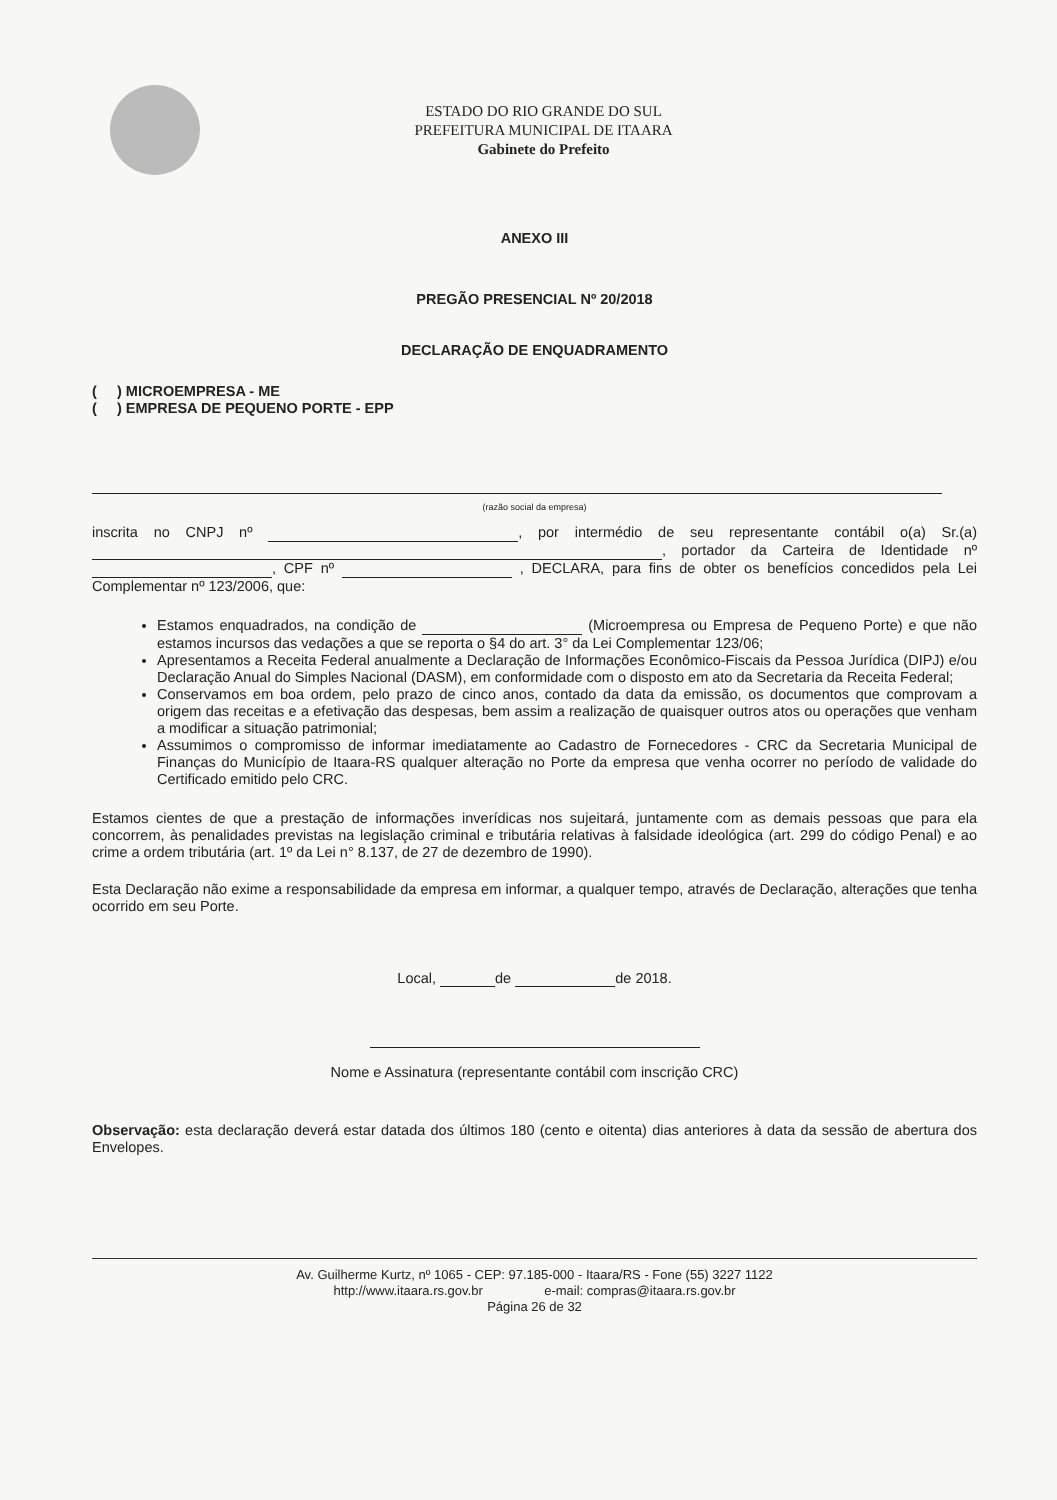ESTADO DO RIO GRANDE DO SUL
PREFEITURA MUNICIPAL DE ITAARA
Gabinete do Prefeito
ANEXO III
PREGÃO PRESENCIAL Nº 20/2018
DECLARAÇÃO DE ENQUADRAMENTO
( ) MICROEMPRESA - ME
( ) EMPRESA DE PEQUENO PORTE - EPP
(razão social da empresa)
inscrita no CNPJ nº , por intermédio de seu representante contábil o(a) Sr.(a) , portador da Carteira de Identidade nº , CPF nº , DECLARA, para fins de obter os benefícios concedidos pela Lei Complementar nº 123/2006, que:
Estamos enquadrados, na condição de (Microempresa ou Empresa de Pequeno Porte) e que não estamos incursos das vedações a que se reporta o §4 do art. 3° da Lei Complementar 123/06;
Apresentamos a Receita Federal anualmente a Declaração de Informações Econômico-Fiscais da Pessoa Jurídica (DIPJ) e/ou Declaração Anual do Simples Nacional (DASM), em conformidade com o disposto em ato da Secretaria da Receita Federal;
Conservamos em boa ordem, pelo prazo de cinco anos, contado da data da emissão, os documentos que comprovam a origem das receitas e a efetivação das despesas, bem assim a realização de quaisquer outros atos ou operações que venham a modificar a situação patrimonial;
Assumimos o compromisso de informar imediatamente ao Cadastro de Fornecedores - CRC da Secretaria Municipal de Finanças do Município de Itaara-RS qualquer alteração no Porte da empresa que venha ocorrer no período de validade do Certificado emitido pelo CRC.
Estamos cientes de que a prestação de informações inverídicas nos sujeitará, juntamente com as demais pessoas que para ela concorrem, às penalidades previstas na legislação criminal e tributária relativas à falsidade ideológica (art. 299 do código Penal) e ao crime a ordem tributária (art. 1º da Lei n° 8.137, de 27 de dezembro de 1990).
Esta Declaração não exime a responsabilidade da empresa em informar, a qualquer tempo, através de Declaração, alterações que tenha ocorrido em seu Porte.
Local, de de 2018.
Nome e Assinatura (representante contábil com inscrição CRC)
Observação: esta declaração deverá estar datada dos últimos 180 (cento e oitenta) dias anteriores à data da sessão de abertura dos Envelopes.
Av. Guilherme Kurtz, nº 1065 - CEP: 97.185-000 - Itaara/RS - Fone (55) 3227 1122
http://www.itaara.rs.gov.br e-mail: compras@itaara.rs.gov.br
Página 26 de 32